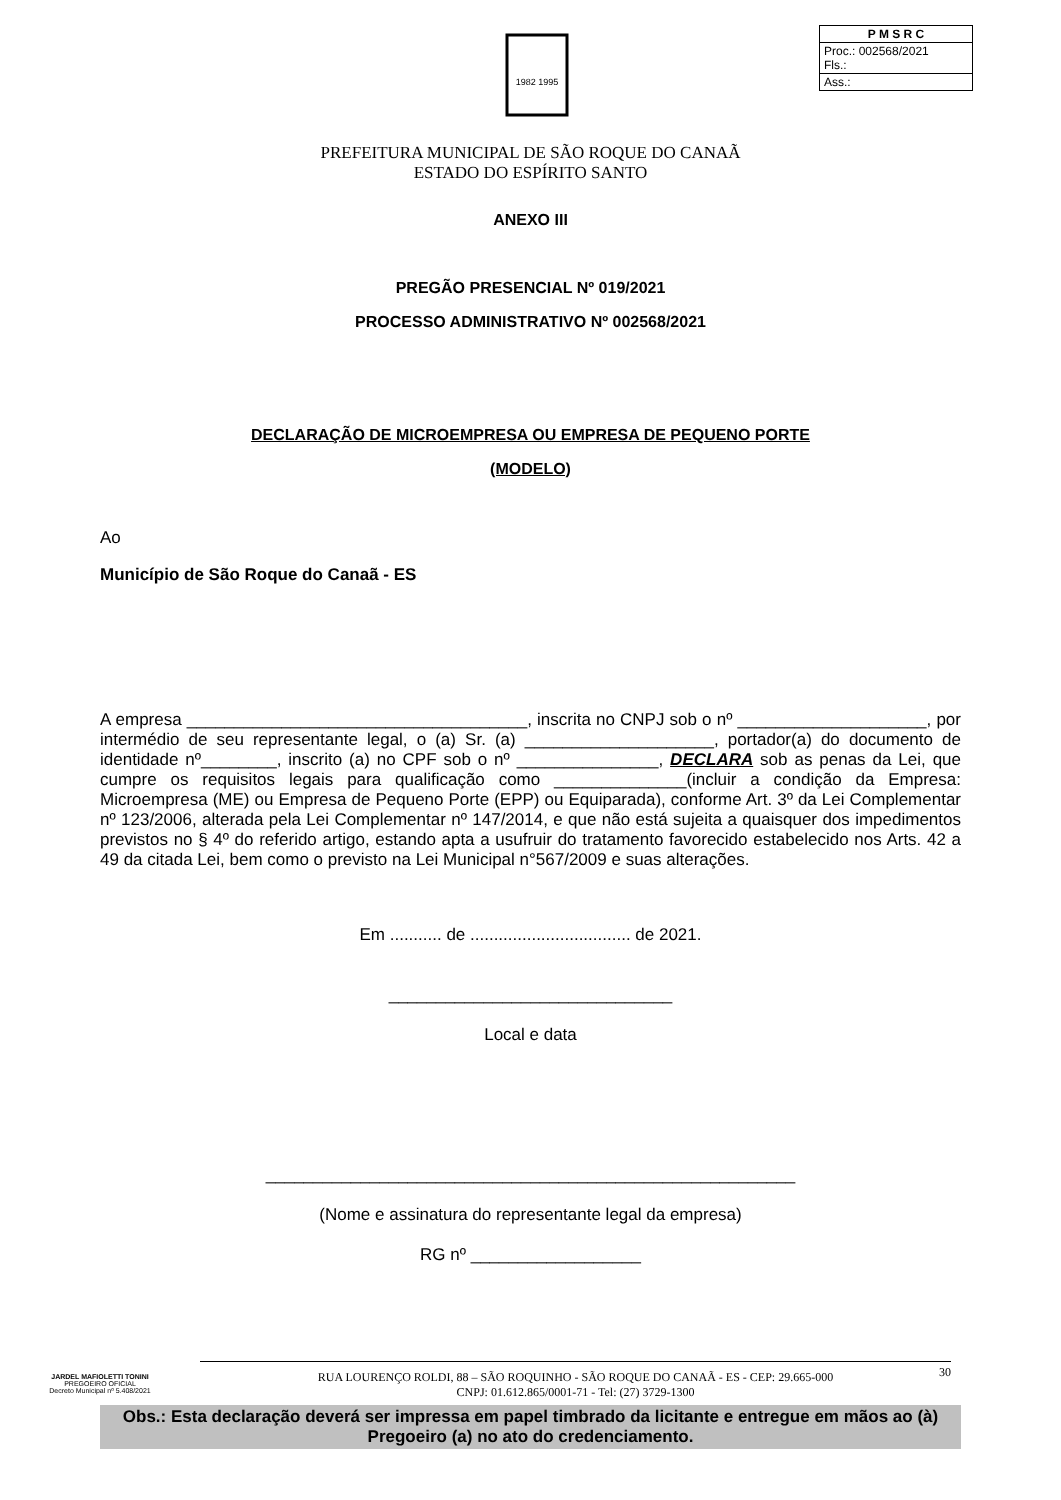1982 1995
| P M S R C |
| Proc.: 002568/2021 Fls.: |
| Ass.: |
PREFEITURA MUNICIPAL DE SÃO ROQUE DO CANAÃ
ESTADO DO ESPÍRITO SANTO
ANEXO III
PREGÃO PRESENCIAL Nº 019/2021
PROCESSO ADMINISTRATIVO Nº 002568/2021
DECLARAÇÃO DE MICROEMPRESA OU EMPRESA DE PEQUENO PORTE
(MODELO)
Ao
Município de São Roque do Canaã - ES
A empresa ____________________________________, inscrita no CNPJ sob o nº ____________________, por intermédio de seu representante legal, o (a) Sr. (a) ____________________, portador(a) do documento de identidade nº________, inscrito (a) no CPF sob o nº _______________, DECLARA sob as penas da Lei, que cumpre os requisitos legais para qualificação como ______________(incluir a condição da Empresa: Microempresa (ME) ou Empresa de Pequeno Porte (EPP) ou Equiparada), conforme Art. 3º da Lei Complementar nº 123/2006, alterada pela Lei Complementar nº 147/2014, e que não está sujeita a quaisquer dos impedimentos previstos no § 4º do referido artigo, estando apta a usufruir do tratamento favorecido estabelecido nos Arts. 42 a 49 da citada Lei, bem como o previsto na Lei Municipal n°567/2009 e suas alterações.
Em ........... de .................................. de 2021.
______________________________
Local e data
________________________________________________________
(Nome e assinatura do representante legal da empresa)
RG nº __________________
Obs.: Esta declaração deverá ser impressa em papel timbrado da licitante e entregue em mãos ao (à) Pregoeiro (a) no ato do credenciamento.
JARDEL MAFIOLETTI TONINI
PREGOEIRO OFICIAL
Decreto Municipal nº 5.408/2021
RUA LOURENÇO ROLDI, 88 – SÃO ROQUINHO - SÃO ROQUE DO CANAÃ - ES - CEP: 29.665-000
CNPJ: 01.612.865/0001-71 - Tel: (27) 3729-1300
30